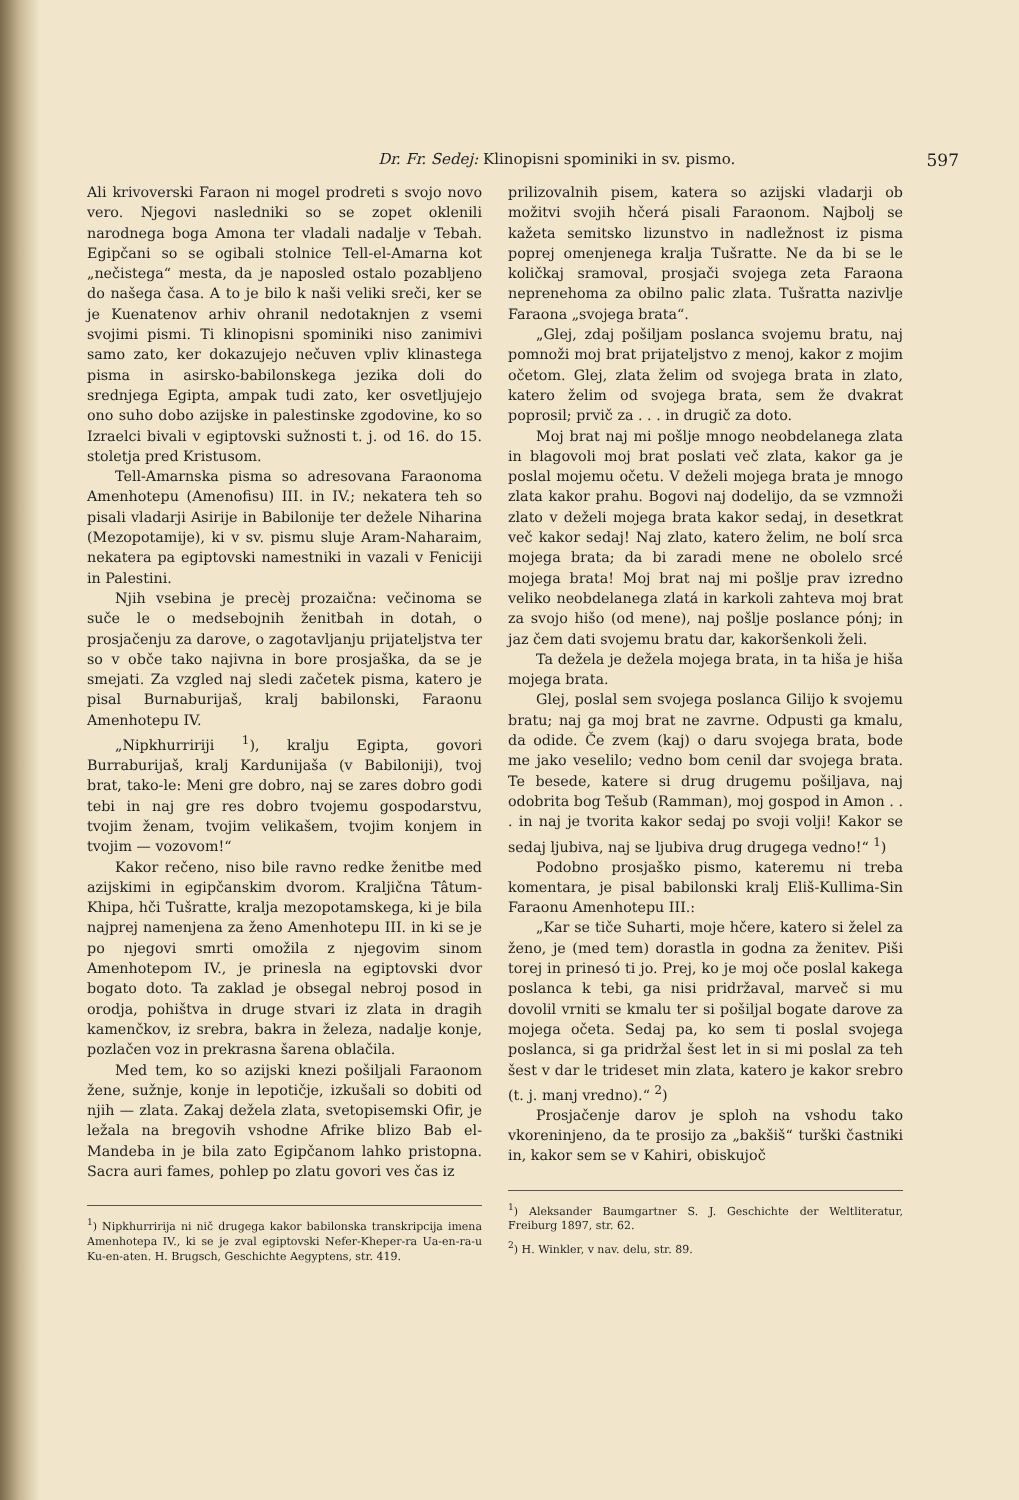Dr. Fr. Sedej: Klinopisni spominiki in sv. pismo. 597
Ali krivoverski Faraon ni mogel prodreti s svojo novo vero. Njegovi nasledniki so se zopet oklenili narodnega boga Amona ter vladali nadalje v Tebah. Egipčani so se ogibali stolnice Tell-el-Amarna kot „nečistega“ mesta, da je naposled ostalo pozabljeno do našega časa. A to je bilo k naši veliki sreči, ker se je Kuenatenov arhiv ohranil nedotaknjen z vsemi svojimi pismi. Ti klinopisni spominiki niso zanimivi samo zato, ker dokazujejo nečuven vpliv klinastega pisma in asirsko-babilonskega jezika doli do srednjega Egipta, ampak tudi zato, ker osvetljujejo ono suho dobo azijske in palestinske zgodovine, ko so Izraelci bivali v egiptovski sužnosti t. j. od 16. do 15. stoletja pred Kristusom.
Tell-Amarnska pisma so adresovana Faraonoma Amenhotepu (Amenofisu) III. in IV.; nekatera teh so pisali vladarji Asirije in Babilonije ter dežele Niharina (Mezopotamije), ki v sv. pismu sluje Aram-Naharaim, nekatera pa egiptovski namestniki in vazali v Feniciji in Palestini.
Njih vsebina je precèj prozaična: večinoma se suče le o medsebojnih ženitbah in dotah, o prosjačenju za darove, o zagotavljanju prijateljstva ter so v obče tako najivna in bore prosjaška, da se je smejati. Za vzgled naj sledi začetek pisma, katero je pisal Burnaburijaš, kralj babilonski, Faraonu Amenhotepu IV.
„Nipkhurririji <sup>1</sup>), kralju Egipta, govori Burraburijaš, kralj Kardunijaša (v Babiloniji), tvoj brat, tako-le: Meni gre dobro, naj se zares dobro godi tebi in naj gre res dobro tvojemu gospodarstvu, tvojim ženam, tvojim velikašem, tvojim konjem in tvojim — vozovom!“
Kakor rečeno, niso bile ravno redke ženitbe med azijskimi in egipčanskim dvorom. Kraljična Tâtum-Khipa, hči Tušratte, kralja mezopotamskega, ki je bila najprej namenjena za ženo Amenhotepu III. in ki se je po njegovi smrti omožila z njegovim sinom Amenhotepom IV., je prinesla na egiptovski dvor bogato doto. Ta zaklad je obsegal nebroj posod in orodja, pohištva in druge stvari iz zlata in dragih kamenčkov, iz srebra, bakra in železa, nadalje konje, pozlačen voz in prekrasna šarena oblačila.
Med tem, ko so azijski knezi pošiljali Faraonom žene, sužnje, konje in lepotičje, izkušali so dobiti od njih — zlata. Zakaj dežela zlata, svetopisemski Ofir, je ležala na bregovih vshodne Afrike blizo Bab el-Mandeba in je bila zato Egipčanom lahko pristopna. Sacra auri fames, pohlep po zlatu govori ves čas iz
<sup>1</sup>) Nipkhurririja ni nič drugega kakor babilonska transkripcija imena Amenhotepa IV., ki se je zval egiptovski Nefer-Kheper-ra Ua-en-ra-u Ku-en-aten. H. Brugsch, Geschichte Aegyptens, str. 419.
prilizovalnih pisem, katera so azijski vladarji ob možitvi svojih hčerá pisali Faraonom. Najbolj se kažeta semitsko lizunstvo in nadležnost iz pisma poprej omenjenega kralja Tušratte. Ne da bi se le količkaj sramoval, prosjači svojega zeta Faraona neprenehoma za obilno palic zlata. Tušratta nazivlje Faraona „svojega brata“.
„Glej, zdaj pošiljam poslanca svojemu bratu, naj pomnoži moj brat prijateljstvo z menoj, kakor z mojim očetom. Glej, zlata želim od svojega brata in zlato, katero želim od svojega brata, sem že dvakrat poprosil; prvič za . . . in drugič za doto.
Moj brat naj mi pošlje mnogo neobdelanega zlata in blagovoli moj brat poslati več zlata, kakor ga je poslal mojemu očetu. V deželi mojega brata je mnogo zlata kakor prahu. Bogovi naj dodelijo, da se vzmnoži zlato v deželi mojega brata kakor sedaj, in desetkrat več kakor sedaj! Naj zlato, katero želim, ne bolí srca mojega brata; da bi zaradi mene ne obolelo srcé mojega brata! Moj brat naj mi pošlje prav izredno veliko neobdelanega zlatá in karkoli zahteva moj brat za svojo hišo (od mene), naj pošlje poslance pónj; in jaz čem dati svojemu bratu dar, kakoršenkoli želi.
Ta dežela je dežela mojega brata, in ta hiša je hiša mojega brata.
Glej, poslal sem svojega poslanca Gilijo k svojemu bratu; naj ga moj brat ne zavrne. Odpusti ga kmalu, da odide. Če zvem (kaj) o daru svojega brata, bode me jako veselilo; vedno bom cenil dar svojega brata. Te besede, katere si drug drugemu pošiljava, naj odobrita bog Tešub (Ramman), moj gospod in Amon . . . in naj je tvorita kakor sedaj po svoji volji! Kakor se sedaj ljubiva, naj se ljubiva drug drugega vedno!“ <sup>1</sup>)
Podobno prosjaško pismo, kateremu ni treba komentara, je pisal babilonski kralj Eliš-Kullima-Sin Faraonu Amenhotepu III.:
„Kar se tiče Suharti, moje hčere, katero si želel za ženo, je (med tem) dorastla in godna za ženitev. Piši torej in prinesó ti jo. Prej, ko je moj oče poslal kakega poslanca k tebi, ga nisi pridržaval, marveč si mu dovolil vrniti se kmalu ter si pošiljal bogate darove za mojega očeta. Sedaj pa, ko sem ti poslal svojega poslanca, si ga pridržal šest let in si mi poslal za teh šest v dar le trideset min zlata, katero je kakor srebro (t. j. manj vredno).“ <sup>2</sup>)
Prosjačenje darov je sploh na vshodu tako vkoreninjeno, da te prosijo za „bakšiš“ turški častniki in, kakor sem se v Kahiri, obiskujoč
<sup>1</sup>) Aleksander Baumgartner S. J. Geschichte der Weltliteratur, Freiburg 1897, str. 62.
<sup>2</sup>) H. Winkler, v nav. delu, str. 89.